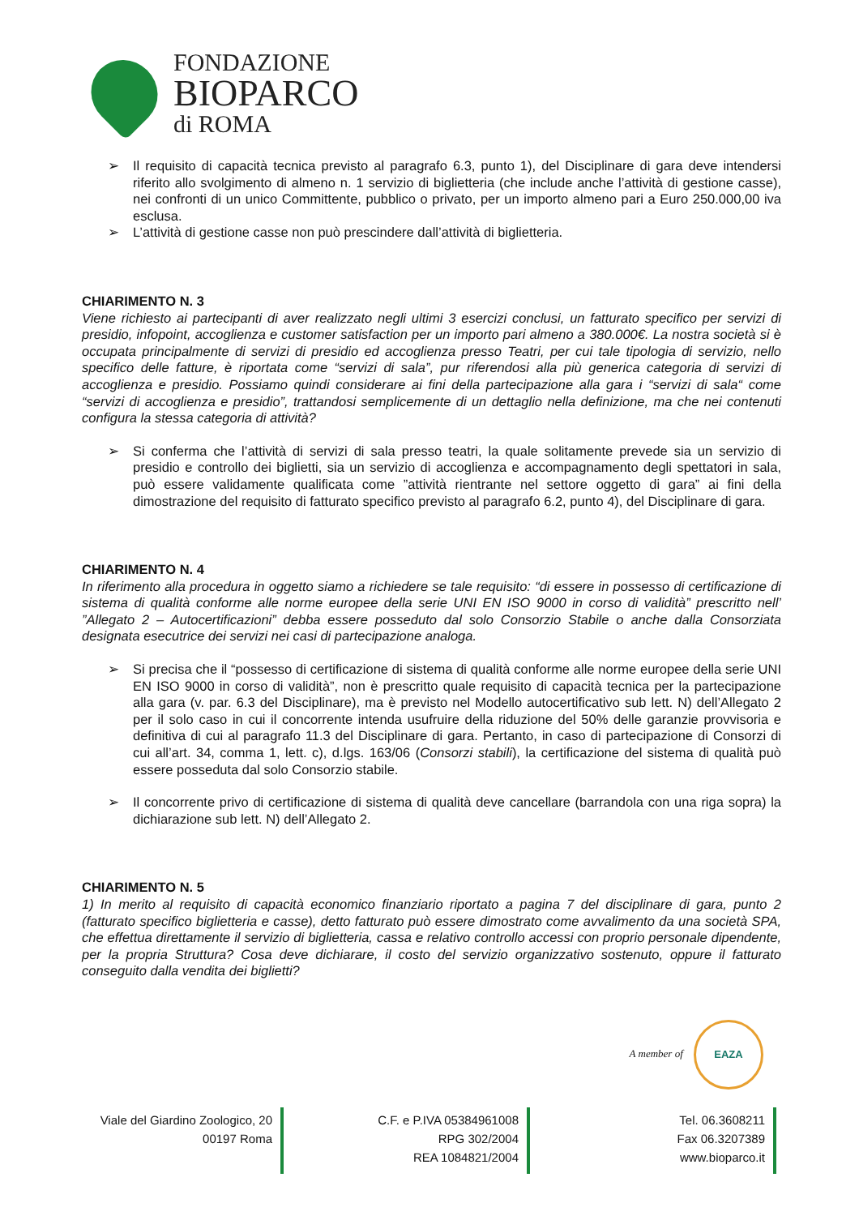FONDAZIONE
BIOPARCO
di ROMA
➢ Il requisito di capacità tecnica previsto al paragrafo 6.3, punto 1), del Disciplinare di gara deve intendersi riferito allo svolgimento di almeno n. 1 servizio di biglietteria (che include anche l’attività di gestione casse), nei confronti di un unico Committente, pubblico o privato, per un importo almeno pari a Euro 250.000,00 iva esclusa.
➢ L’attività di gestione casse non può prescindere dall’attività di biglietteria.
CHIARIMENTO N. 3
Viene richiesto ai partecipanti di aver realizzato negli ultimi 3 esercizi conclusi, un fatturato specifico per servizi di presidio, infopoint, accoglienza e customer satisfaction per un importo pari almeno a 380.000€. La nostra società si è occupata principalmente di servizi di presidio ed accoglienza presso Teatri, per cui tale tipologia di servizio, nello specifico delle fatture, è riportata come “servizi di sala”, pur riferendosi alla più generica categoria di servizi di accoglienza e presidio. Possiamo quindi considerare ai fini della partecipazione alla gara i “servizi di sala“ come “servizi di accoglienza e presidio”, trattandosi semplicemente di un dettaglio nella definizione, ma che nei contenuti configura la stessa categoria di attività?
➢ Si conferma che l’attività di servizi di sala presso teatri, la quale solitamente prevede sia un servizio di presidio e controllo dei biglietti, sia un servizio di accoglienza e accompagnamento degli spettatori in sala, può essere validamente qualificata come ”attività rientrante nel settore oggetto di gara” ai fini della dimostrazione del requisito di fatturato specifico previsto al paragrafo 6.2, punto 4), del Disciplinare di gara.
CHIARIMENTO N. 4
In riferimento alla procedura in oggetto siamo a richiedere se tale requisito: “di essere in possesso di certificazione di sistema di qualità conforme alle norme europee della serie UNI EN ISO 9000 in corso di validità” prescritto nell’ ”Allegato 2 – Autocertificazioni” debba essere posseduto dal solo Consorzio Stabile o anche dalla Consorziata designata esecutrice dei servizi nei casi di partecipazione analoga.
➢ Si precisa che il “possesso di certificazione di sistema di qualità conforme alle norme europee della serie UNI EN ISO 9000 in corso di validità”, non è prescritto quale requisito di capacità tecnica per la partecipazione alla gara (v. par. 6.3 del Disciplinare), ma è previsto nel Modello autocertificativo sub lett. N) dell’Allegato 2 per il solo caso in cui il concorrente intenda usufruire della riduzione del 50% delle garanzie provvisoria e definitiva di cui al paragrafo 11.3 del Disciplinare di gara. Pertanto, in caso di partecipazione di Consorzi di cui all’art. 34, comma 1, lett. c), d.lgs. 163/06 (Consorzi stabili), la certificazione del sistema di qualità può essere posseduta dal solo Consorzio stabile.
➢ Il concorrente privo di certificazione di sistema di qualità deve cancellare (barrandola con una riga sopra) la dichiarazione sub lett. N) dell’Allegato 2.
CHIARIMENTO N. 5
1) In merito al requisito di capacità economico finanziario riportato a pagina 7 del disciplinare di gara, punto 2 (fatturato specifico biglietteria e casse), detto fatturato può essere dimostrato come avvalimento da una società SPA, che effettua direttamente il servizio di biglietteria, cassa e relativo controllo accessi con proprio personale dipendente, per la propria Struttura? Cosa deve dichiarare, il costo del servizio organizzativo sostenuto, oppure il fatturato conseguito dalla vendita dei biglietti?
A member of EAZA
Viale del Giardino Zoologico, 20
00197 Roma
C.F. e P.IVA 05384961008
RPG 302/2004
REA 1084821/2004
Tel. 06.3608211
Fax 06.3207389
www.bioparco.it